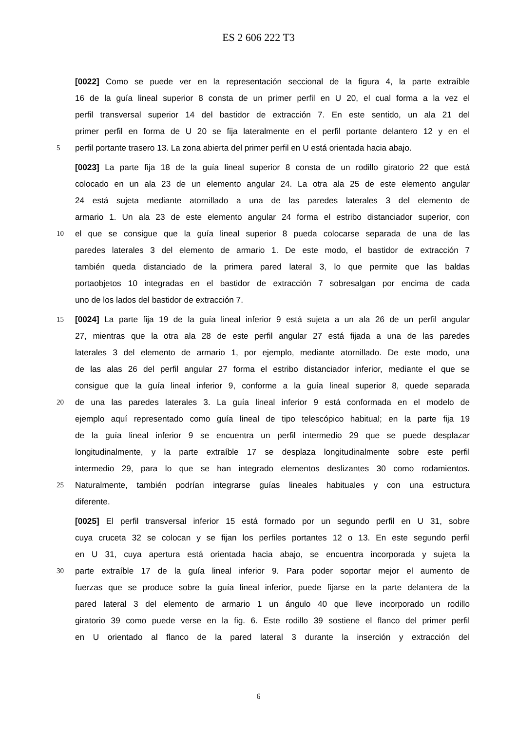ES 2 606 222 T3
[0022] Como se puede ver en la representación seccional de la figura 4, la parte extraíble
16 de la guía lineal superior 8 consta de un primer perfil en U 20, el cual forma a la vez el
perfil transversal superior 14 del bastidor de extracción 7. En este sentido, un ala 21 del
primer perfil en forma de U 20 se fija lateralmente en el perfil portante delantero 12 y en el
5 perfil portante trasero 13. La zona abierta del primer perfil en U está orientada hacia abajo.
[0023] La parte fija 18 de la guía lineal superior 8 consta de un rodillo giratorio 22 que está
colocado en un ala 23 de un elemento angular 24. La otra ala 25 de este elemento angular
24 está sujeta mediante atornillado a una de las paredes laterales 3 del elemento de
armario 1. Un ala 23 de este elemento angular 24 forma el estribo distanciador superior, con
10 el que se consigue que la guía lineal superior 8 pueda colocarse separada de una de las
paredes laterales 3 del elemento de armario 1. De este modo, el bastidor de extracción 7
también queda distanciado de la primera pared lateral 3, lo que permite que las baldas
portaobjetos 10 integradas en el bastidor de extracción 7 sobresalgan por encima de cada
uno de los lados del bastidor de extracción 7.
15 [0024] La parte fija 19 de la guía lineal inferior 9 está sujeta a un ala 26 de un perfil angular
27, mientras que la otra ala 28 de este perfil angular 27 está fijada a una de las paredes
laterales 3 del elemento de armario 1, por ejemplo, mediante atornillado. De este modo, una
de las alas 26 del perfil angular 27 forma el estribo distanciador inferior, mediante el que se
consigue que la guía lineal inferior 9, conforme a la guía lineal superior 8, quede separada
20 de una las paredes laterales 3. La guía lineal inferior 9 está conformada en el modelo de
ejemplo aquí representado como guía lineal de tipo telescópico habitual; en la parte fija 19
de la guía lineal inferior 9 se encuentra un perfil intermedio 29 que se puede desplazar
longitudinalmente, y la parte extraíble 17 se desplaza longitudinalmente sobre este perfil
intermedio 29, para lo que se han integrado elementos deslizantes 30 como rodamientos.
25 Naturalmente, también podrían integrarse guías lineales habituales y con una estructura
diferente.
[0025] El perfil transversal inferior 15 está formado por un segundo perfil en U 31, sobre
cuya cruceta 32 se colocan y se fijan los perfiles portantes 12 o 13. En este segundo perfil
en U 31, cuya apertura está orientada hacia abajo, se encuentra incorporada y sujeta la
30 parte extraíble 17 de la guía lineal inferior 9. Para poder soportar mejor el aumento de
fuerzas que se produce sobre la guía lineal inferior, puede fijarse en la parte delantera de la
pared lateral 3 del elemento de armario 1 un ángulo 40 que lleve incorporado un rodillo
giratorio 39 como puede verse en la fig. 6. Este rodillo 39 sostiene el flanco del primer perfil
en U orientado al flanco de la pared lateral 3 durante la inserción y extracción del
6